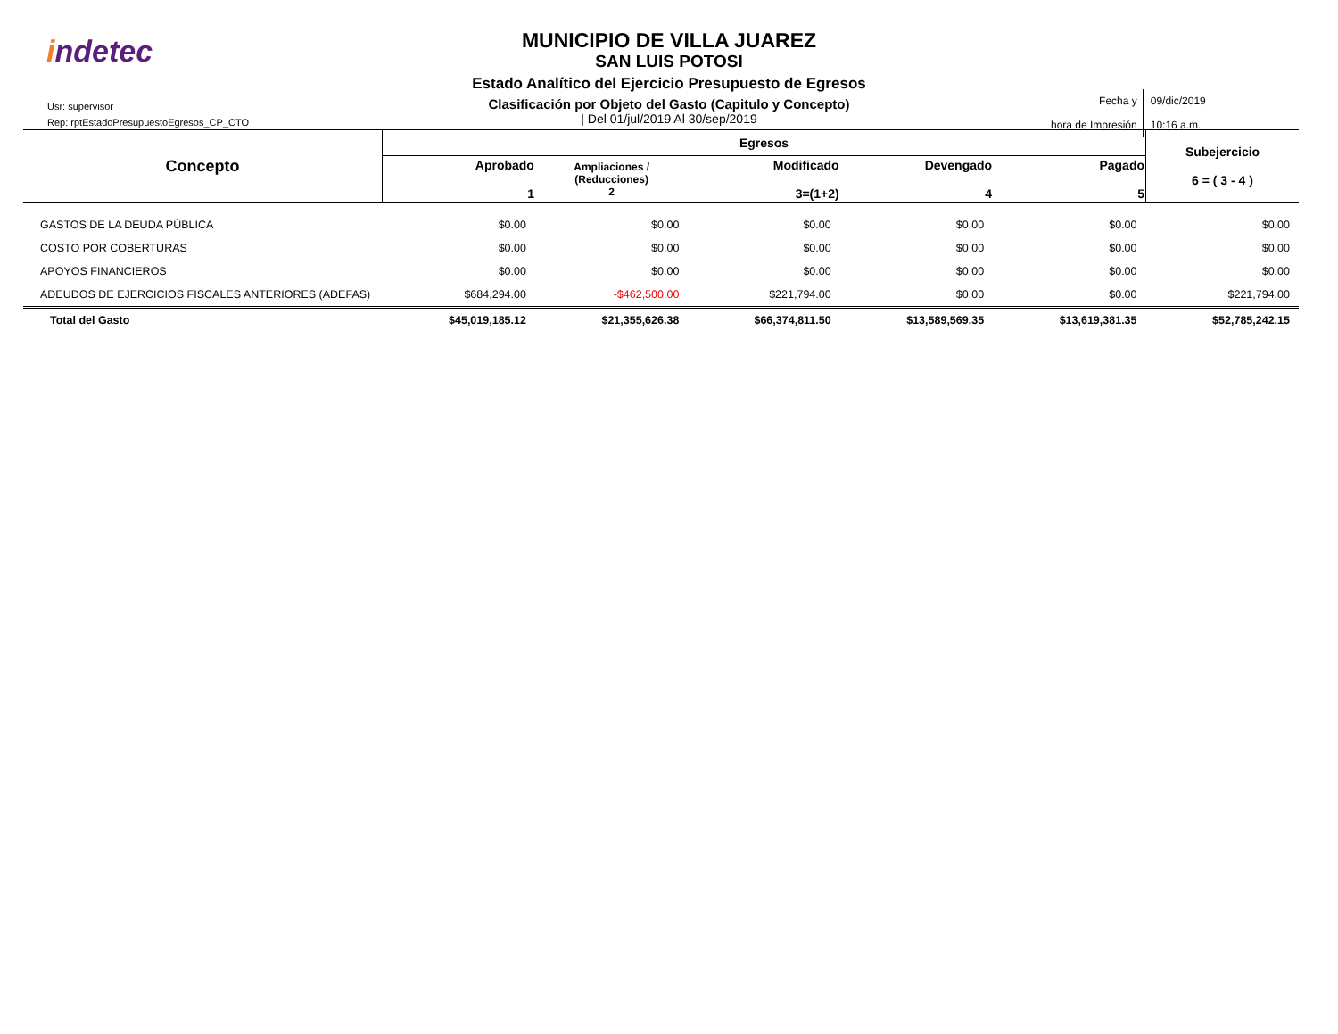indetec
Usr: supervisor
Rep: rptEstadoPresupuestoEgresos_CP_CTO
MUNICIPIO DE VILLA JUAREZ
SAN LUIS POTOSI
Estado Analítico del Ejercicio Presupuesto de Egresos
Clasificación por Objeto del Gasto (Capitulo y Concepto)
| Del 01/jul/2019 Al 30/sep/2019
| Fecha y hora de Impresión | 09/dic/2019 10:16 a.m. |
| Concepto | Egresos | | | | | Subejercicio 6 = ( 3 - 4 ) |
| --- | --- | --- | --- | --- | --- | --- |
| | Aprobado 1 | Ampliaciones / (Reducciones) 2 | Modificado 3=(1+2) | Devengado 4 | Pagado 5 | |
| GASTOS DE LA DEUDA PÚBLICA | $0.00 | $0.00 | $0.00 | $0.00 | $0.00 | $0.00 |
| COSTO POR COBERTURAS | $0.00 | $0.00 | $0.00 | $0.00 | $0.00 | $0.00 |
| APOYOS FINANCIEROS | $0.00 | $0.00 | $0.00 | $0.00 | $0.00 | $0.00 |
| ADEUDOS DE EJERCICIOS FISCALES ANTERIORES (ADEFAS) | $684,294.00 | -$462,500.00 | $221,794.00 | $0.00 | $0.00 | $221,794.00 |
| Total del Gasto | $45,019,185.12 | $21,355,626.38 | $66,374,811.50 | $13,589,569.35 | $13,619,381.35 | $52,785,242.15 |